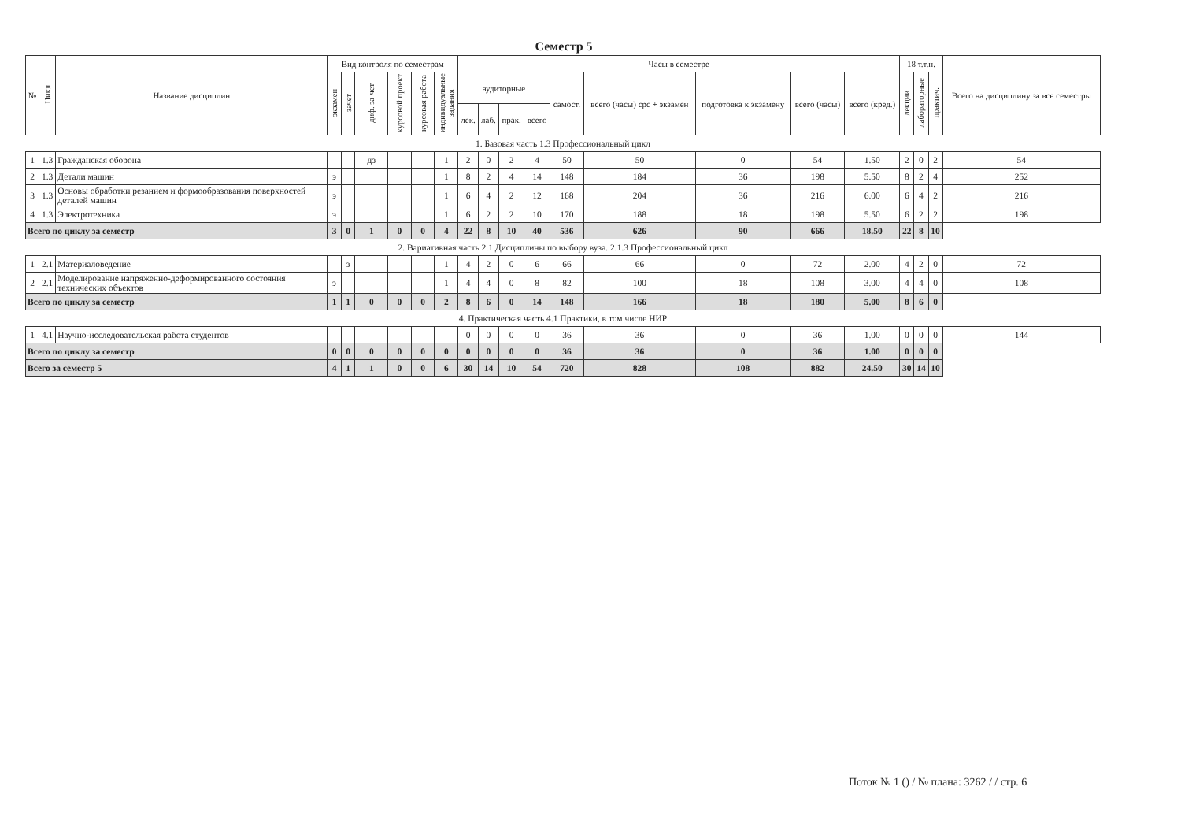Семестр 5
| № | Цикл | Название дисциплин | Вид контроля по семестрам | | | | | | Часы в семестре | | | | | | | | | 18 т.т.н. | | | Всего на дисциплину за все семестры |
| --- | --- | --- | --- | --- | --- | --- | --- | --- | --- | --- | --- | --- | --- | --- | --- | --- | --- | --- | --- | --- | --- |
| | | | экзамен | зачет | диф. за-чет | курсовой проект | курсовая работа | индивидуальные задания | аудиторные | | | | самост. | всего (часы) срс + экзамен | подготовка к экзамену | всего (часы) | всего (кред.) | лекции | лабораторные | практич. | |
| | | | | | | | | | лек. | лаб. | прак. | всего | | | | | | | | | |
| 1. Базовая часть 1.3 Профессиональный цикл | | | | | | | | | | | | | | | | | | | | | |
| 1 | 1.3 | Гражданская оборона | | | дз | | | 1 | 2 | 0 | 2 | 4 | 50 | 50 | 0 | 54 | 1.50 | 2 | 0 | 2 | 54 |
| 2 | 1.3 | Детали машин | э | | | | | 1 | 8 | 2 | 4 | 14 | 148 | 184 | 36 | 198 | 5.50 | 8 | 2 | 4 | 252 |
| 3 | 1.3 | Основы обработки резанием и формообразования поверхностей деталей машин | э | | | | | 1 | 6 | 4 | 2 | 12 | 168 | 204 | 36 | 216 | 6.00 | 6 | 4 | 2 | 216 |
| 4 | 1.3 | Электротехника | э | | | | | 1 | 6 | 2 | 2 | 10 | 170 | 188 | 18 | 198 | 5.50 | 6 | 2 | 2 | 198 |
| Всего по циклу за семестр | | | 3 | 0 | 1 | 0 | 0 | 4 | 22 | 8 | 10 | 40 | 536 | 626 | 90 | 666 | 18.50 | 22 | 8 | 10 | |
| 2. Вариативная часть 2.1 Дисциплины по выбору вуза. 2.1.3 Профессиональный цикл | | | | | | | | | | | | | | | | | | | | | |
| 1 | 2.1 | Материаловедение | | з | | | | 1 | 4 | 2 | 0 | 6 | 66 | 66 | 0 | 72 | 2.00 | 4 | 2 | 0 | 72 |
| 2 | 2.1 | Моделирование напряженно-деформированного состояния технических объектов | э | | | | | 1 | 4 | 4 | 0 | 8 | 82 | 100 | 18 | 108 | 3.00 | 4 | 4 | 0 | 108 |
| Всего по циклу за семестр | | | 1 | 1 | 0 | 0 | 0 | 2 | 8 | 6 | 0 | 14 | 148 | 166 | 18 | 180 | 5.00 | 8 | 6 | 0 | |
| 4. Практическая часть 4.1 Практики, в том числе НИР | | | | | | | | | | | | | | | | | | | | | |
| 1 | 4.1 | Научно-исследовательская работа студентов | | | | | | | 0 | 0 | 0 | 0 | 36 | 36 | 0 | 36 | 1.00 | 0 | 0 | 0 | 144 |
| Всего по циклу за семестр | | | 0 | 0 | 0 | 0 | 0 | 0 | 0 | 0 | 0 | 0 | 36 | 36 | 0 | 36 | 1.00 | 0 | 0 | 0 | |
| Всего за семестр 5 | | | 4 | 1 | 1 | 0 | 0 | 6 | 30 | 14 | 10 | 54 | 720 | 828 | 108 | 882 | 24.50 | 30 | 14 | 10 | |
Поток № 1 () / № плана: 3262 / / стр. 6